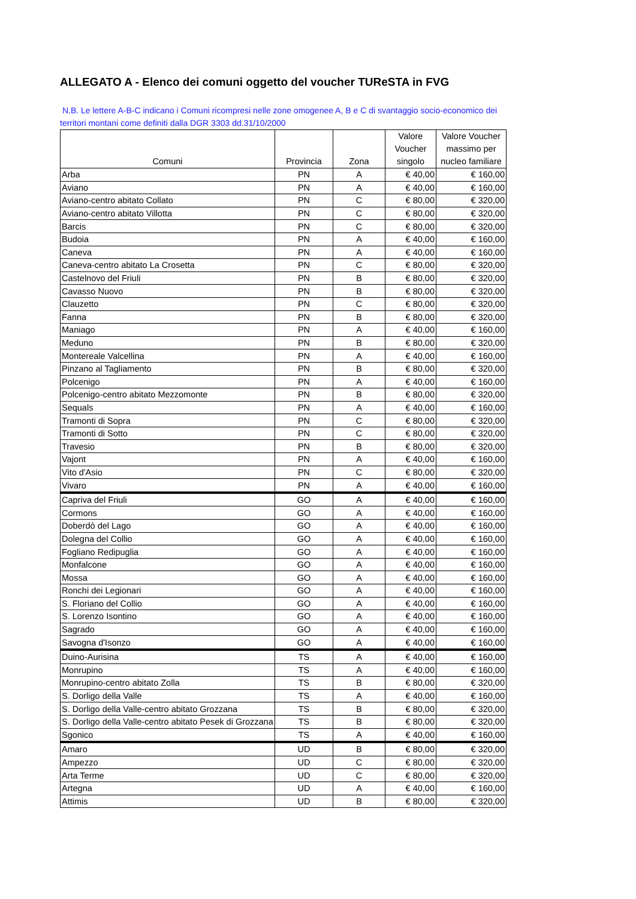ALLEGATO A - Elenco dei comuni oggetto del voucher TUReSTA in FVG
N.B. Le lettere A-B-C indicano i Comuni ricompresi nelle zone omogenee A, B e C di svantaggio socio-economico dei territori montani come definiti dalla DGR 3303 dd.31/10/2000
| Comuni | Provincia | Zona | Valore Voucher singolo | Valore Voucher massimo per nucleo familiare |
| --- | --- | --- | --- | --- |
| Arba | PN | A | € 40,00 | € 160,00 |
| Aviano | PN | A | € 40,00 | € 160,00 |
| Aviano-centro abitato Collato | PN | C | € 80,00 | € 320,00 |
| Aviano-centro abitato Villotta | PN | C | € 80,00 | € 320,00 |
| Barcis | PN | C | € 80,00 | € 320,00 |
| Budoia | PN | A | € 40,00 | € 160,00 |
| Caneva | PN | A | € 40,00 | € 160,00 |
| Caneva-centro abitato La Crosetta | PN | C | € 80,00 | € 320,00 |
| Castelnovo del Friuli | PN | B | € 80,00 | € 320,00 |
| Cavasso Nuovo | PN | B | € 80,00 | € 320,00 |
| Clauzetto | PN | C | € 80,00 | € 320,00 |
| Fanna | PN | B | € 80,00 | € 320,00 |
| Maniago | PN | A | € 40,00 | € 160,00 |
| Meduno | PN | B | € 80,00 | € 320,00 |
| Montereale Valcellina | PN | A | € 40,00 | € 160,00 |
| Pinzano al Tagliamento | PN | B | € 80,00 | € 320,00 |
| Polcenigo | PN | A | € 40,00 | € 160,00 |
| Polcenigo-centro abitato Mezzomonte | PN | B | € 80,00 | € 320,00 |
| Sequals | PN | A | € 40,00 | € 160,00 |
| Tramonti di Sopra | PN | C | € 80,00 | € 320,00 |
| Tramonti di Sotto | PN | C | € 80,00 | € 320,00 |
| Travesio | PN | B | € 80,00 | € 320,00 |
| Vajont | PN | A | € 40,00 | € 160,00 |
| Vito d'Asio | PN | C | € 80,00 | € 320,00 |
| Vivaro | PN | A | € 40,00 | € 160,00 |
| Capriva del Friuli | GO | A | € 40,00 | € 160,00 |
| Cormons | GO | A | € 40,00 | € 160,00 |
| Doberdò del Lago | GO | A | € 40,00 | € 160,00 |
| Dolegna del Collio | GO | A | € 40,00 | € 160,00 |
| Fogliano Redipuglia | GO | A | € 40,00 | € 160,00 |
| Monfalcone | GO | A | € 40,00 | € 160,00 |
| Mossa | GO | A | € 40,00 | € 160,00 |
| Ronchi dei Legionari | GO | A | € 40,00 | € 160,00 |
| S. Floriano del Collio | GO | A | € 40,00 | € 160,00 |
| S. Lorenzo Isontino | GO | A | € 40,00 | € 160,00 |
| Sagrado | GO | A | € 40,00 | € 160,00 |
| Savogna d'Isonzo | GO | A | € 40,00 | € 160,00 |
| Duino-Aurisina | TS | A | € 40,00 | € 160,00 |
| Monrupino | TS | A | € 40,00 | € 160,00 |
| Monrupino-centro abitato Zolla | TS | B | € 80,00 | € 320,00 |
| S. Dorligo della Valle | TS | A | € 40,00 | € 160,00 |
| S. Dorligo della Valle-centro abitato Grozzana | TS | B | € 80,00 | € 320,00 |
| S. Dorligo della Valle-centro abitato Pesek di Grozzana | TS | B | € 80,00 | € 320,00 |
| Sgonico | TS | A | € 40,00 | € 160,00 |
| Amaro | UD | B | € 80,00 | € 320,00 |
| Ampezzo | UD | C | € 80,00 | € 320,00 |
| Arta Terme | UD | C | € 80,00 | € 320,00 |
| Artegna | UD | A | € 40,00 | € 160,00 |
| Attimis | UD | B | € 80,00 | € 320,00 |